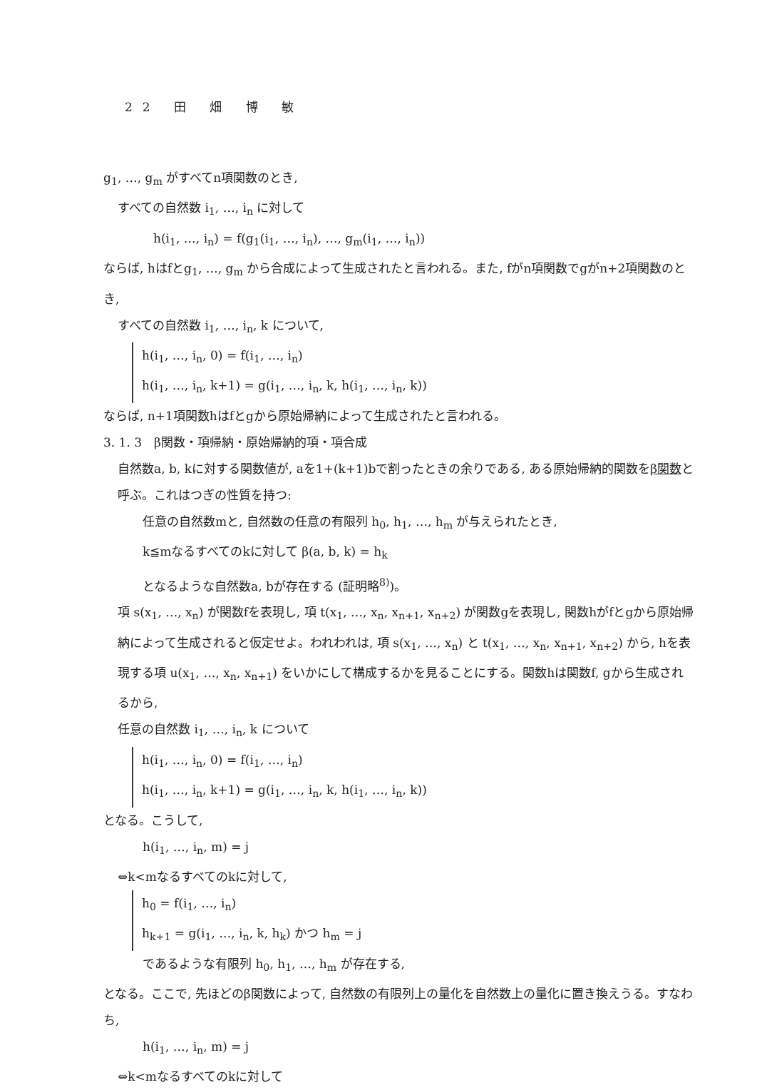22 田 畑 博 敏
g<sub>1</sub>, …, g<sub>m</sub> がすべてn項関数のとき,
すべての自然数 i<sub>1</sub>, …, i<sub>n</sub> に対して
h(i<sub>1</sub>, …, i<sub>n</sub>) = f(g<sub>1</sub>(i<sub>1</sub>, …, i<sub>n</sub>), …, g<sub>m</sub>(i<sub>1</sub>, …, i<sub>n</sub>))
ならば, hはfとg<sub>1</sub>, …, g<sub>m</sub> から合成によって生成されたと言われる。また, fがn項関数でgがn+2項関数のとき,
すべての自然数 i<sub>1</sub>, …, i<sub>n</sub>, k について,
h(i<sub>1</sub>, …, i<sub>n</sub>, 0) = f(i<sub>1</sub>, …, i<sub>n</sub>)
h(i<sub>1</sub>, …, i<sub>n</sub>, k+1) = g(i<sub>1</sub>, …, i<sub>n</sub>, k, h(i<sub>1</sub>, …, i<sub>n</sub>, k))
ならば, n+1項関数hはfとgから原始帰納によって生成されたと言われる。
3. 1. 3　β関数・項帰納・原始帰納的項・項合成
自然数a, b, kに対する関数値が, aを1+(k+1)bで割ったときの余りである, ある原始帰納的関数をβ関数と呼ぶ。これはつぎの性質を持つ:
任意の自然数mと, 自然数の任意の有限列 h<sub>0</sub>, h<sub>1</sub>, …, h<sub>m</sub> が与えられたとき,
k≦mなるすべてのkに対して β(a, b, k) = h<sub>k</sub>
となるような自然数a, bが存在する (証明略<sup>8)</sup>)。
項 s(x<sub>1</sub>, …, x<sub>n</sub>) が関数fを表現し, 項 t(x<sub>1</sub>, …, x<sub>n</sub>, x<sub>n+1</sub>, x<sub>n+2</sub>) が関数gを表現し, 関数hがfとgから原始帰納によって生成されると仮定せよ。われわれは, 項 s(x<sub>1</sub>, …, x<sub>n</sub>) と t(x<sub>1</sub>, …, x<sub>n</sub>, x<sub>n+1</sub>, x<sub>n+2</sub>) から, hを表現する項 u(x<sub>1</sub>, …, x<sub>n</sub>, x<sub>n+1</sub>) をいかにして構成するかを見ることにする。関数hは関数f, gから生成されるから,
任意の自然数 i<sub>1</sub>, …, i<sub>n</sub>, k について
h(i<sub>1</sub>, …, i<sub>n</sub>, 0) = f(i<sub>1</sub>, …, i<sub>n</sub>)
h(i<sub>1</sub>, …, i<sub>n</sub>, k+1) = g(i<sub>1</sub>, …, i<sub>n</sub>, k, h(i<sub>1</sub>, …, i<sub>n</sub>, k))
となる。こうして,
h(i<sub>1</sub>, …, i<sub>n</sub>, m) = j
⇔k<mなるすべてのkに対して,
h<sub>0</sub> = f(i<sub>1</sub>, …, i<sub>n</sub>)
h<sub>k+1</sub> = g(i<sub>1</sub>, …, i<sub>n</sub>, k, h<sub>k</sub>) かつ h<sub>m</sub> = j
であるような有限列 h<sub>0</sub>, h<sub>1</sub>, …, h<sub>m</sub> が存在する,
となる。ここで, 先ほどのβ関数によって, 自然数の有限列上の量化を自然数上の量化に置き換えうる。すなわち,
h(i<sub>1</sub>, …, i<sub>n</sub>, m) = j
⇔k<mなるすべてのkに対して